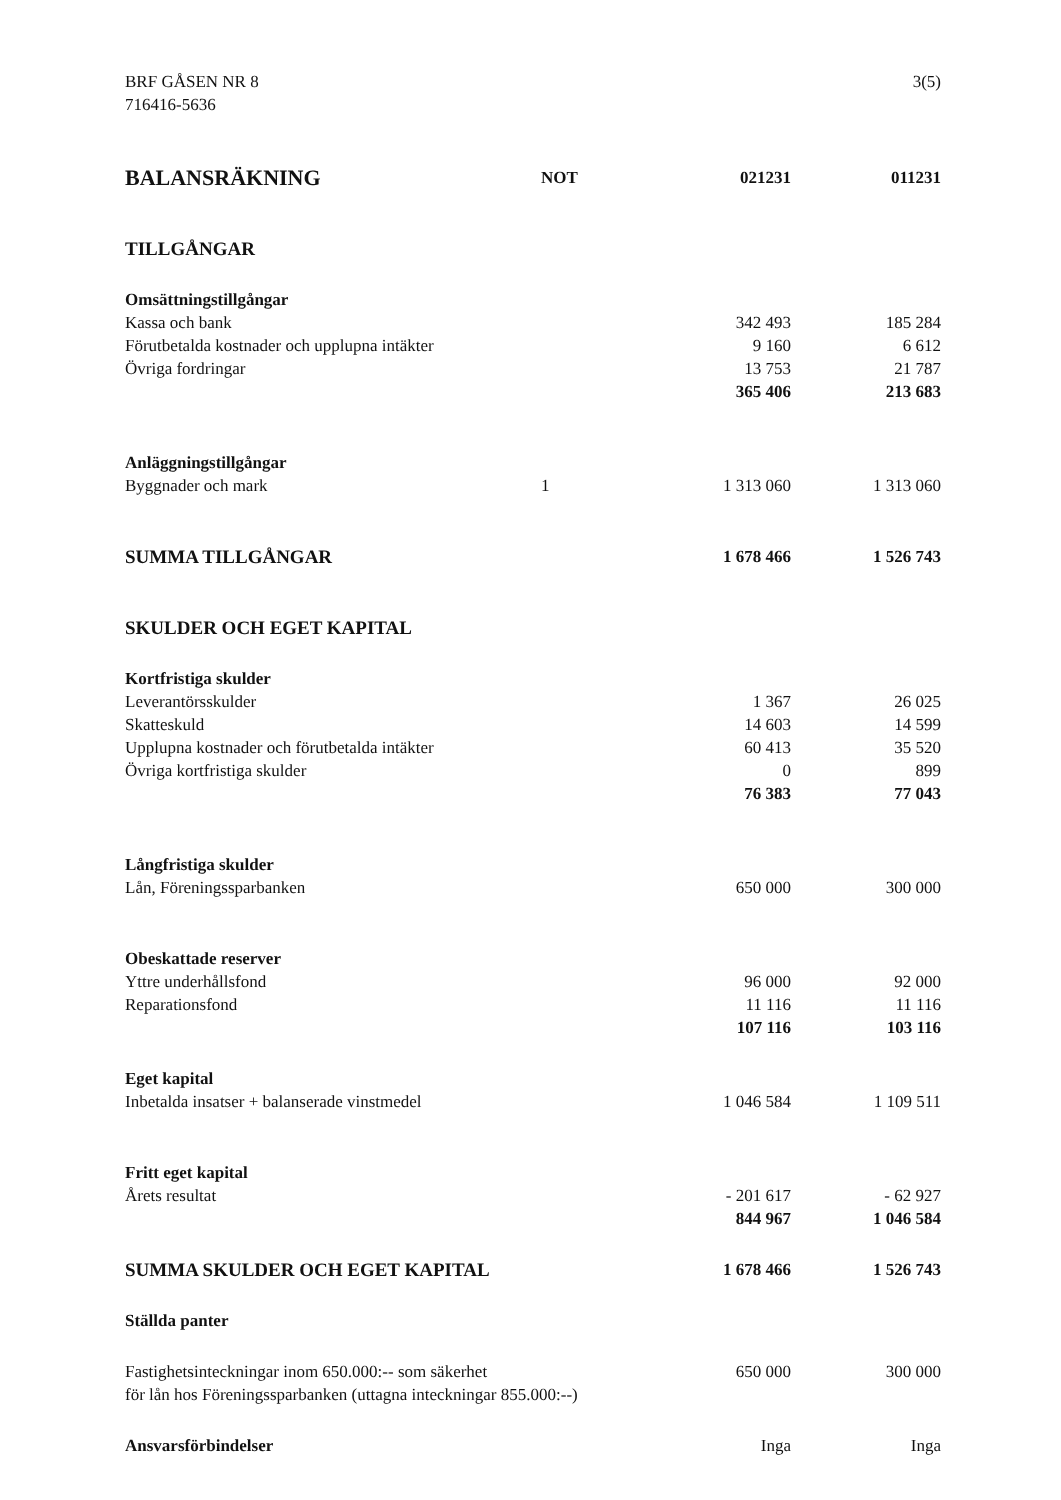BRF GÅSEN NR 8
716416-5636
3(5)
| BALANSRÄKNING | NOT | 021231 | 011231 |
| --- | --- | --- | --- |
| TILLGÅNGAR | | | |
| Omsättningstillgångar | | | |
| Kassa och bank | | 342 493 | 185 284 |
| Förutbetalda kostnader och upplupna intäkter | | 9 160 | 6 612 |
| Övriga fordringar | | 13 753 | 21 787 |
| | | 365 406 | 213 683 |
| Anläggningstillgångar | | | |
| Byggnader och mark | 1 | 1 313 060 | 1 313 060 |
| SUMMA TILLGÅNGAR | | 1 678 466 | 1 526 743 |
| SKULDER OCH EGET KAPITAL | | | |
| Kortfristiga skulder | | | |
| Leverantörsskulder | | 1 367 | 26 025 |
| Skatteskuld | | 14 603 | 14 599 |
| Upplupna kostnader och förutbetalda intäkter | | 60 413 | 35 520 |
| Övriga kortfristiga skulder | | 0 | 899 |
| | | 76 383 | 77 043 |
| Långfristiga skulder | | | |
| Lån, Föreningssparbanken | | 650 000 | 300 000 |
| Obeskattade reserver | | | |
| Yttre underhållsfond | | 96 000 | 92 000 |
| Reparationsfond | | 11 116 | 11 116 |
| | | 107 116 | 103 116 |
| Eget kapital | | | |
| Inbetalda insatser + balanserade vinstmedel | | 1 046 584 | 1 109 511 |
| Fritt eget kapital | | | |
| Årets resultat | | - 201 617 | - 62 927 |
| | | 844 967 | 1 046 584 |
| SUMMA SKULDER OCH EGET KAPITAL | | 1 678 466 | 1 526 743 |
| Ställda panter | | | |
| Fastighetsinteckningar inom 650.000:-- som säkerhet för lån hos Föreningssparbanken (uttagna inteckningar 855.000:--) | | 650 000 | 300 000 |
| Ansvarsförbindelser | | Inga | Inga |